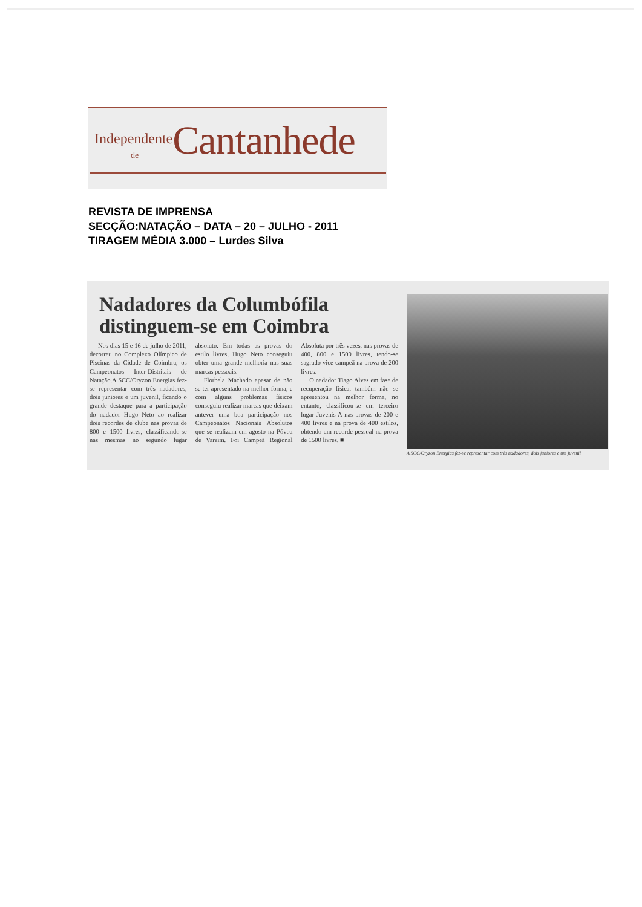Independente
de
Cantanhede
REVISTA DE IMPRENSA
SECÇÃO:NATAÇÃO – DATA – 20 – JULHO - 2011
TIRAGEM MÉDIA 3.000 – Lurdes Silva
Nadadores da Columbófila distinguem-se em Coimbra
Nos dias 15 e 16 de julho de 2011, decorreu no Complexo Olímpico de Piscinas da Cidade de Coimbra, os Campeonatos Inter-Distritais de Natação.A SCC/Oryzon Energias fez-se representar com três nadadores, dois juniores e um juvenil, ficando o grande destaque para a participação do nadador Hugo Neto ao realizar dois recordes de clube nas provas de 800 e 1500 livres, classificando-se nas mesmas no segundo lugar absoluto. Em todas as provas do estilo livres, Hugo Neto conseguiu obter uma grande melhoria nas suas marcas pessoais.
Florbela Machado apesar de não se ter apresentado na melhor forma, e com alguns problemas físicos conseguiu realizar marcas que deixam antever uma boa participação nos Campeonatos Nacionais Absolutos que se realizam em agosto na Póvoa de Varzim. Foi Campeã Regional Absoluta por três vezes, nas provas de 400, 800 e 1500 livres, tendo-se sagrado vice-campeã na prova de 200 livres.
O nadador Tiago Alves em fase de recuperação física, também não se apresentou na melhor forma, no entanto, classificou-se em terceiro lugar Juvenis A nas provas de 200 e 400 livres e na prova de 400 estilos, obtendo um recorde pessoal na prova de 1500 livres. ■
A SCC/Oryzon Energias fez-se representar com três nadadores, dois juniores e um juvenil